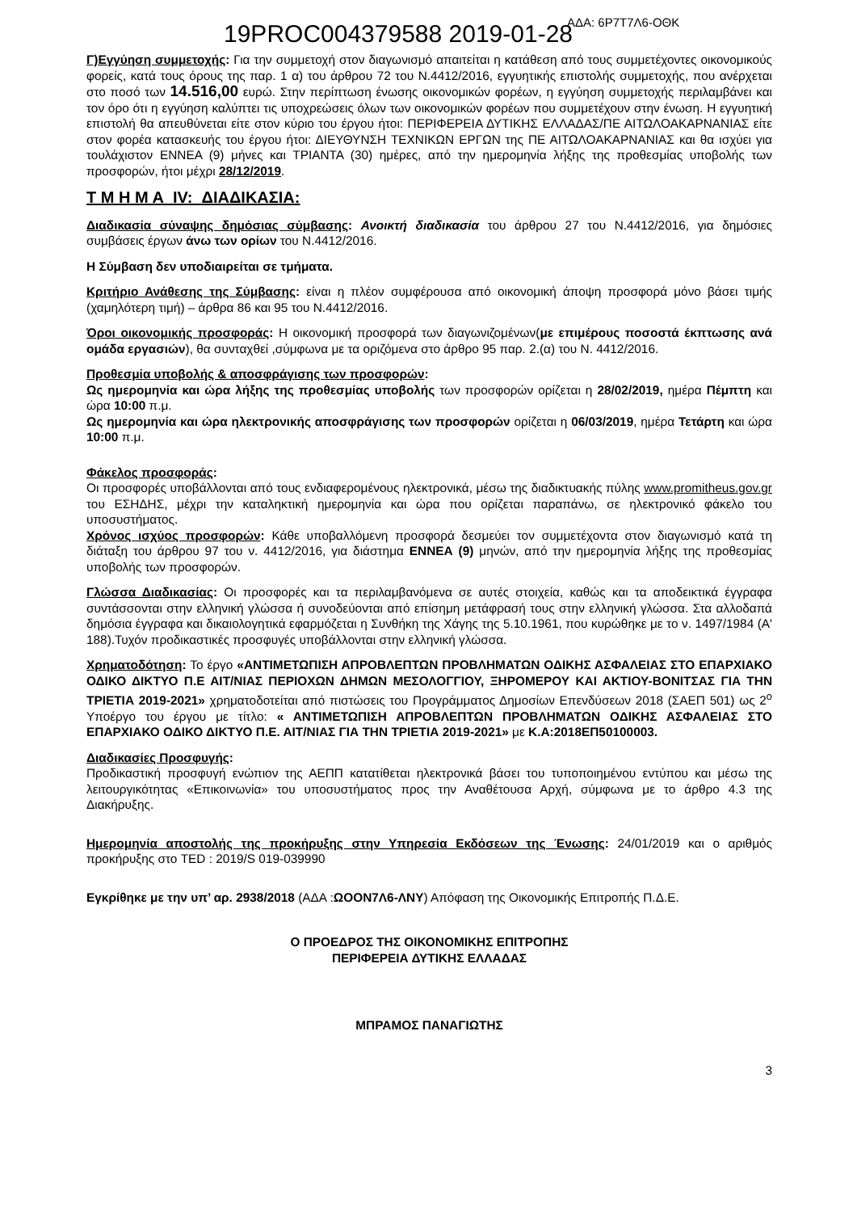19PROC004379588 2019-01-28
ΑΔΑ: 6Ρ7Τ7Λ6-ΟΘΚ
Γ)Εγγύηση συμμετοχής: Για την συμμετοχή στον διαγωνισμό απαιτείται η κατάθεση από τους συμμετέχοντες οικονομικούς φορείς, κατά τους όρους της παρ. 1 α) του άρθρου 72 του Ν.4412/2016, εγγυητικής επιστολής συμμετοχής, που ανέρχεται στο ποσό των 14.516,00 ευρώ. Στην περίπτωση ένωσης οικονομικών φορέων, η εγγύηση συμμετοχής περιλαμβάνει και τον όρο ότι η εγγύηση καλύπτει τις υποχρεώσεις όλων των οικονομικών φορέων που συμμετέχουν στην ένωση. Η εγγυητική επιστολή θα απευθύνεται είτε στον κύριο του έργου ήτοι: ΠΕΡΙΦΕΡΕΙΑ ΔΥΤΙΚΗΣ ΕΛΛΑΔΑΣ/ΠΕ ΑΙΤΩΛΟΑΚΑΡΝΑΝΙΑΣ είτε στον φορέα κατασκευής του έργου ήτοι: ΔΙΕΥΘΥΝΣΗ ΤΕΧΝΙΚΩΝ ΕΡΓΩΝ της ΠΕ ΑΙΤΩΛΟΑΚΑΡΝΑΝΙΑΣ και θα ισχύει για τουλάχιστον ΕΝΝΕΑ (9) μήνες και ΤΡΙΑΝΤΑ (30) ημέρες, από την ημερομηνία λήξης της προθεσμίας υποβολής των προσφορών, ήτοι μέχρι 28/12/2019.
Τ Μ Η Μ Α IV: ΔΙΑΔΙΚΑΣΙΑ:
Διαδικασία σύναψης δημόσιας σύμβασης: Ανοικτή διαδικασία του άρθρου 27 του Ν.4412/2016, για δημόσιες συμβάσεις έργων άνω των ορίων του Ν.4412/2016.
Η Σύμβαση δεν υποδιαιρείται σε τμήματα.
Κριτήριο Ανάθεσης της Σύμβασης: είναι η πλέον συμφέρουσα από οικονομική άποψη προσφορά μόνο βάσει τιμής (χαμηλότερη τιμή) – άρθρα 86 και 95 του Ν.4412/2016.
Όροι οικονομικής προσφοράς: Η οικονομική προσφορά των διαγωνιζομένων(με επιμέρους ποσοστά έκπτωσης ανά ομάδα εργασιών), θα συνταχθεί ,σύμφωνα με τα οριζόμενα στο άρθρο 95 παρ. 2.(α) του Ν. 4412/2016.
Προθεσμία υποβολής & αποσφράγισης των προσφορών:
Ως ημερομηνία και ώρα λήξης της προθεσμίας υποβολής των προσφορών ορίζεται η 28/02/2019, ημέρα Πέμπτη και ώρα 10:00 π.μ.
Ως ημερομηνία και ώρα ηλεκτρονικής αποσφράγισης των προσφορών ορίζεται η 06/03/2019, ημέρα Τετάρτη και ώρα 10:00 π.μ.
Φάκελος προσφοράς:
Οι προσφορές υποβάλλονται από τους ενδιαφερομένους ηλεκτρονικά, μέσω της διαδικτυακής πύλης www.promitheus.gov.gr του ΕΣΗΔΗΣ, μέχρι την καταληκτική ημερομηνία και ώρα που ορίζεται παραπάνω, σε ηλεκτρονικό φάκελο του υποσυστήματος.
Χρόνος ισχύος προσφορών: Κάθε υποβαλλόμενη προσφορά δεσμεύει τον συμμετέχοντα στον διαγωνισμό κατά τη διάταξη του άρθρου 97 του ν. 4412/2016, για διάστημα ΕΝΝΕΑ (9) μηνών, από την ημερομηνία λήξης της προθεσμίας υποβολής των προσφορών.
Γλώσσα Διαδικασίας: Οι προσφορές και τα περιλαμβανόμενα σε αυτές στοιχεία, καθώς και τα αποδεικτικά έγγραφα συντάσσονται στην ελληνική γλώσσα ή συνοδεύονται από επίσημη μετάφρασή τους στην ελληνική γλώσσα. Στα αλλοδαπά δημόσια έγγραφα και δικαιολογητικά εφαρμόζεται η Συνθήκη της Χάγης της 5.10.1961, που κυρώθηκε με το ν. 1497/1984 (Α' 188).Τυχόν προδικαστικές προσφυγές υποβάλλονται στην ελληνική γλώσσα.
Χρηματοδότηση: Το έργο «ΑΝΤΙΜΕΤΩΠΙΣΗ ΑΠΡΟΒΛΕΠΤΩΝ ΠΡΟΒΛΗΜΑΤΩΝ ΟΔΙΚΗΣ ΑΣΦΑΛΕΙΑΣ ΣΤΟ ΕΠΑΡΧΙΑΚΟ ΟΔΙΚΟ ΔΙΚΤΥΟ Π.Ε ΑΙΤ/ΝΙΑΣ ΠΕΡΙΟΧΩΝ ΔΗΜΩΝ ΜΕΣΟΛΟΓΓΙΟΥ, ΞΗΡΟΜΕΡΟΥ ΚΑΙ ΑΚΤΙΟΥ-ΒΟΝΙΤΣΑΣ ΓΙΑ ΤΗΝ ΤΡΙΕΤΙΑ 2019-2021» χρηματοδοτείται από πιστώσεις του Προγράμματος Δημοσίων Επενδύσεων 2018 (ΣΑΕΠ 501) ως 2<sup>ο</sup> Υποέργο του έργου με τίτλο: « ΑΝΤΙΜΕΤΩΠΙΣΗ ΑΠΡΟΒΛΕΠΤΩΝ ΠΡΟΒΛΗΜΑΤΩΝ ΟΔΙΚΗΣ ΑΣΦΑΛΕΙΑΣ ΣΤΟ ΕΠΑΡΧΙΑΚΟ ΟΔΙΚΟ ΔΙΚΤΥΟ Π.Ε. ΑΙΤ/ΝΙΑΣ ΓΙΑ ΤΗΝ ΤΡΙΕΤΙΑ 2019-2021» με Κ.Α:2018ΕΠ50100003.
Διαδικασίες Προσφυγής:
Προδικαστική προσφυγή ενώπιον της ΑΕΠΠ κατατίθεται ηλεκτρονικά βάσει του τυποποιημένου εντύπου και μέσω της λειτουργικότητας «Επικοινωνία» του υποσυστήματος προς την Αναθέτουσα Αρχή, σύμφωνα με το άρθρο 4.3 της Διακήρυξης.
Ημερομηνία αποστολής της προκήρυξης στην Υπηρεσία Εκδόσεων της Ένωσης: 24/01/2019 και ο αριθμός προκήρυξης στο TED : 2019/S 019-039990
Εγκρίθηκε με την υπ’ αρ. 2938/2018 (ΑΔΑ :ΩΟΟΝ7Λ6-ΛΝΥ) Απόφαση της Οικονομικής Επιτροπής Π.Δ.Ε.
Ο ΠΡΟΕΔΡΟΣ ΤΗΣ ΟΙΚΟΝΟΜΙΚΗΣ ΕΠΙΤΡΟΠΗΣ
ΠΕΡΙΦΕΡΕΙΑ ΔΥΤΙΚΗΣ ΕΛΛΑΔΑΣ
ΜΠΡΑΜΟΣ ΠΑΝΑΓΙΩΤΗΣ
3